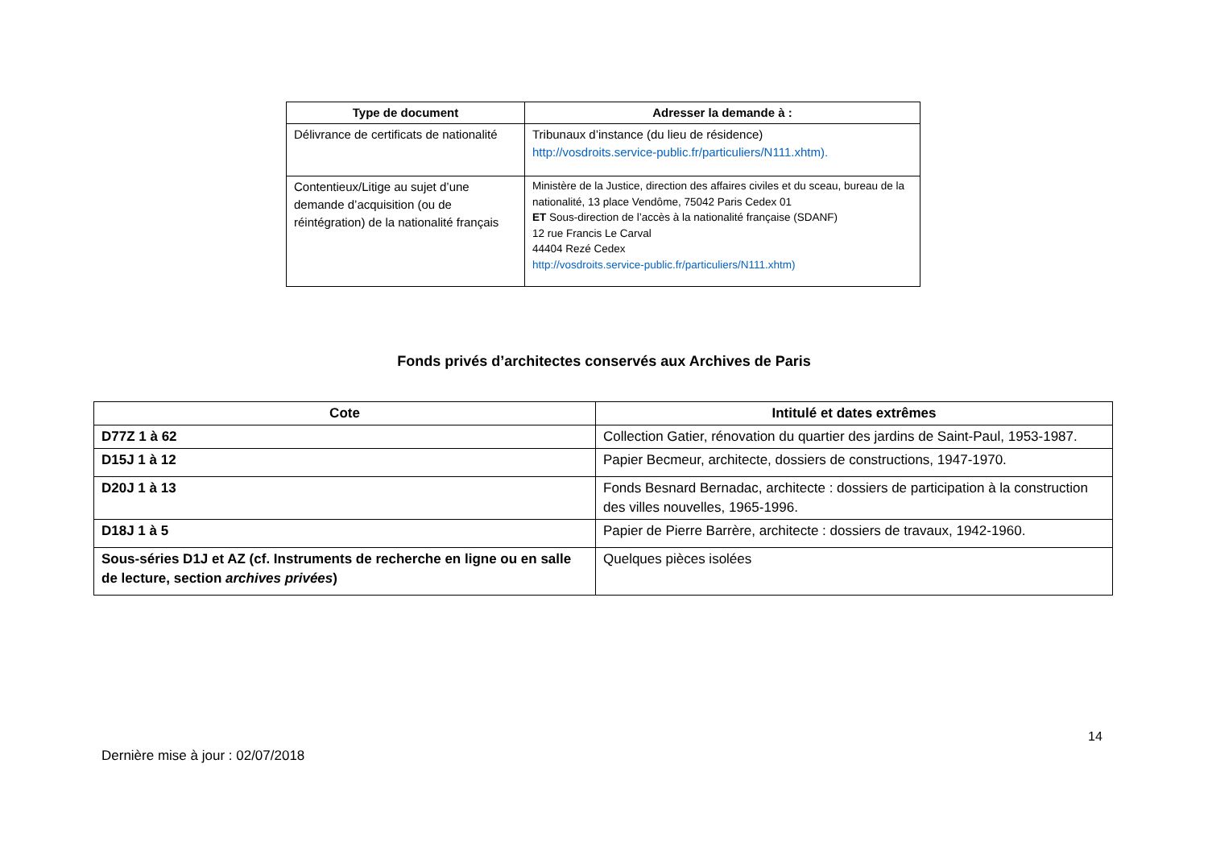| Type de document | Adresser la demande à : |
| --- | --- |
| Délivrance de certificats de nationalité | Tribunaux d’instance (du lieu de résidence) http://vosdroits.service-public.fr/particuliers/N111.xhtm). |
| Contentieux/Litige au sujet d’une demande d’acquisition (ou de réintégration) de la nationalité français | Ministère de la Justice, direction des affaires civiles et du sceau, bureau de la nationalité, 13 place Vendôme, 75042 Paris Cedex 01 ET Sous-direction de l’accès à la nationalité française (SDANF) 12 rue Francis Le Carval 44404 Rezé Cedex http://vosdroits.service-public.fr/particuliers/N111.xhtm) |
Fonds privés d’architectes conservés aux Archives de Paris
| Cote | Intitulé et dates extrêmes |
| --- | --- |
| D77Z 1 à 62 | Collection Gatier, rénovation du quartier des jardins de Saint-Paul, 1953-1987. |
| D15J 1 à 12 | Papier Becmeur, architecte, dossiers de constructions, 1947-1970. |
| D20J 1 à 13 | Fonds Besnard Bernadac, architecte : dossiers de participation à la construction des villes nouvelles, 1965-1996. |
| D18J 1 à 5 | Papier de Pierre Barrère, architecte : dossiers de travaux, 1942-1960. |
| Sous-séries D1J et AZ (cf. Instruments de recherche en ligne ou en salle de lecture, section archives privées ) | Quelques pièces isolées |
14
Dernière mise à jour : 02/07/2018